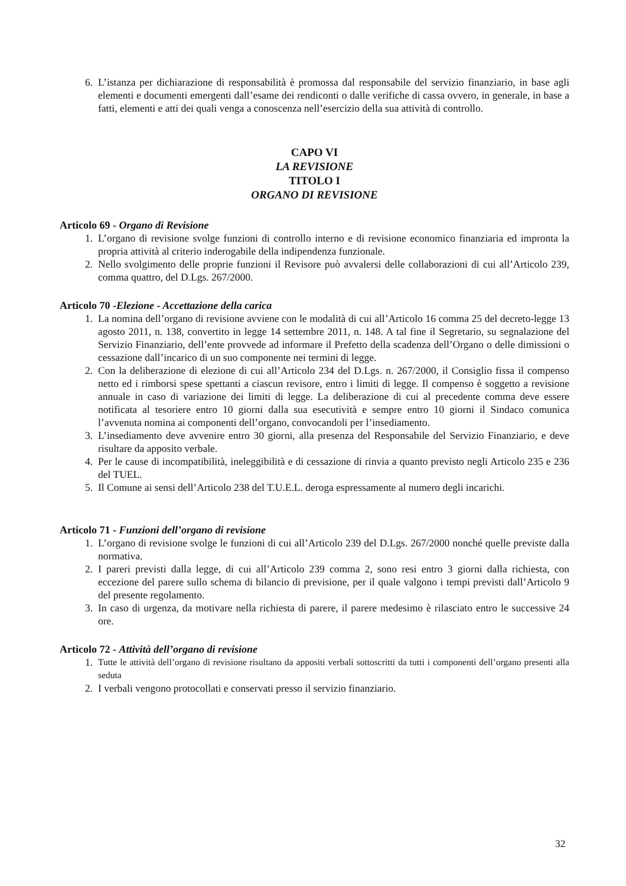6. L’istanza per dichiarazione di responsabilità è promossa dal responsabile del servizio finanziario, in base agli elementi e documenti emergenti dall’esame dei rendiconti o dalle verifiche di cassa ovvero, in generale, in base a fatti, elementi e atti dei quali venga a conoscenza nell’esercizio della sua attività di controllo.
CAPO VI
LA REVISIONE
TITOLO I
ORGANO DI REVISIONE
Articolo 69 - Organo di Revisione
1. L’organo di revisione svolge funzioni di controllo interno e di revisione economico finanziaria ed impronta la propria attività al criterio inderogabile della indipendenza funzionale.
2. Nello svolgimento delle proprie funzioni il Revisore può avvalersi delle collaborazioni di cui all’Articolo 239, comma quattro, del D.Lgs. 267/2000.
Articolo 70 -Elezione - Accettazione della carica
1. La nomina dell’organo di revisione avviene con le modalità di cui all’Articolo 16 comma 25 del decreto-legge 13 agosto 2011, n. 138, convertito in legge 14 settembre 2011, n. 148. A tal fine il Segretario, su segnalazione del Servizio Finanziario, dell’ente provvede ad informare il Prefetto della scadenza dell’Organo o delle dimissioni o cessazione dall’incarico di un suo componente nei termini di legge.
2. Con la deliberazione di elezione di cui all’Articolo 234 del D.Lgs. n. 267/2000, il Consiglio fissa il compenso netto ed i rimborsi spese spettanti a ciascun revisore, entro i limiti di legge. Il compenso è soggetto a revisione annuale in caso di variazione dei limiti di legge. La deliberazione di cui al precedente comma deve essere notificata al tesoriere entro 10 giorni dalla sua esecutività e sempre entro 10 giorni il Sindaco comunica l’avvenuta nomina ai componenti dell’organo, convocandoli per l’insediamento.
3. L’insediamento deve avvenire entro 30 giorni, alla presenza del Responsabile del Servizio Finanziario, e deve risultare da apposito verbale.
4. Per le cause di incompatibilità, ineleggibilità e di cessazione di rinvia a quanto previsto negli Articolo 235 e 236 del TUEL.
5. Il Comune ai sensi dell’Articolo 238 del T.U.E.L. deroga espressamente al numero degli incarichi.
Articolo 71 - Funzioni dell’organo di revisione
1. L’organo di revisione svolge le funzioni di cui all’Articolo 239 del D.Lgs. 267/2000 nonché quelle previste dalla normativa.
2. I pareri previsti dalla legge, di cui all’Articolo 239 comma 2, sono resi entro 3 giorni dalla richiesta, con eccezione del parere sullo schema di bilancio di previsione, per il quale valgono i tempi previsti dall’Articolo 9 del presente regolamento.
3. In caso di urgenza, da motivare nella richiesta di parere, il parere medesimo è rilasciato entro le successive 24 ore.
Articolo 72 - Attività dell’organo di revisione
1. Tutte le attività dell’organo di revisione risultano da appositi verbali sottoscritti da tutti i componenti dell’organo presenti alla seduta
2. I verbali vengono protocollati e conservati presso il servizio finanziario.
32